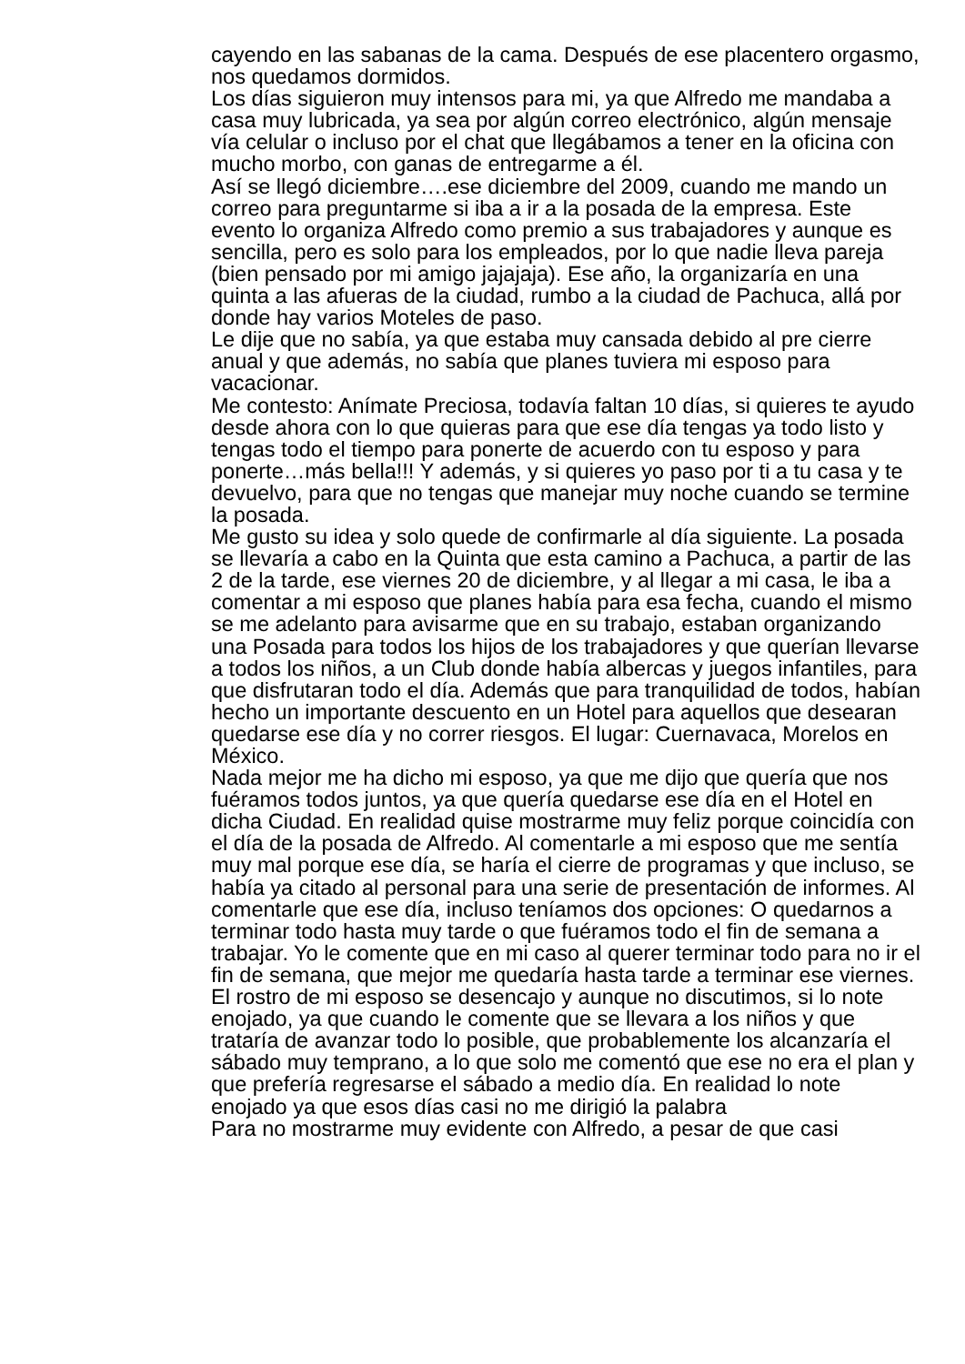cayendo en las sabanas de la cama. Después de ese placentero orgasmo, nos quedamos dormidos.
Los días siguieron muy intensos para mi, ya que Alfredo me mandaba a casa muy lubricada, ya sea por algún correo electrónico, algún mensaje vía celular o incluso por el chat que llegábamos a tener en la oficina con mucho morbo, con ganas de entregarme a él.
Así se llegó diciembre….ese diciembre del 2009, cuando me mando un correo para preguntarme si iba a ir a la posada de la empresa. Este evento lo organiza Alfredo como premio a sus trabajadores y aunque es sencilla, pero es solo para los empleados, por lo que nadie lleva pareja (bien pensado por mi amigo jajajaja). Ese año, la organizaría en una quinta a las afueras de la ciudad, rumbo a la ciudad de Pachuca, allá por donde hay varios Moteles de paso.
Le dije que no sabía, ya que estaba muy cansada debido al pre cierre anual y que además, no sabía que planes tuviera mi esposo para vacacionar.
Me contesto: Anímate Preciosa, todavía faltan 10 días, si quieres te ayudo desde ahora con lo que quieras para que ese día tengas ya todo listo y tengas todo el tiempo para ponerte de acuerdo con tu esposo y para ponerte…más bella!!! Y además, y si quieres yo paso por ti a tu casa y te devuelvo, para que no tengas que manejar muy noche cuando se termine la posada.
Me gusto su idea y solo quede de confirmarle al día siguiente. La posada se llevaría a cabo en la Quinta que esta camino a Pachuca, a partir de las 2 de la tarde, ese viernes 20 de diciembre, y al llegar a mi casa, le iba a comentar a mi esposo que planes había para esa fecha, cuando el mismo se me adelanto para avisarme que en su trabajo, estaban organizando una Posada para todos los hijos de los trabajadores y que querían llevarse a todos los niños, a un Club donde había albercas y juegos infantiles, para que disfrutaran todo el día. Además que para tranquilidad de todos, habían hecho un importante descuento en un Hotel para aquellos que desearan quedarse ese día y no correr riesgos. El lugar: Cuernavaca, Morelos en México.
Nada mejor me ha dicho mi esposo, ya que me dijo que quería que nos fuéramos todos juntos, ya que quería quedarse ese día en el Hotel en dicha Ciudad. En realidad quise mostrarme muy feliz porque coincidía con el día de la posada de Alfredo. Al comentarle a mi esposo que me sentía muy mal porque ese día, se haría el cierre de programas y que incluso, se había ya citado al personal para una serie de presentación de informes. Al comentarle que ese día, incluso teníamos dos opciones: O quedarnos a terminar todo hasta muy tarde o que fuéramos todo el fin de semana a trabajar. Yo le comente que en mi caso al querer terminar todo para no ir el fin de semana, que mejor me quedaría hasta tarde a terminar ese viernes.
El rostro de mi esposo se desencajo y aunque no discutimos, si lo note enojado, ya que cuando le comente que se llevara a los niños y que trataría de avanzar todo lo posible, que probablemente los alcanzaría el sábado muy temprano, a lo que solo me comentó que ese no era el plan y que prefería regresarse el sábado a medio día. En realidad lo note enojado ya que esos días casi no me dirigió la palabra
Para no mostrarme muy evidente con Alfredo, a pesar de que casi